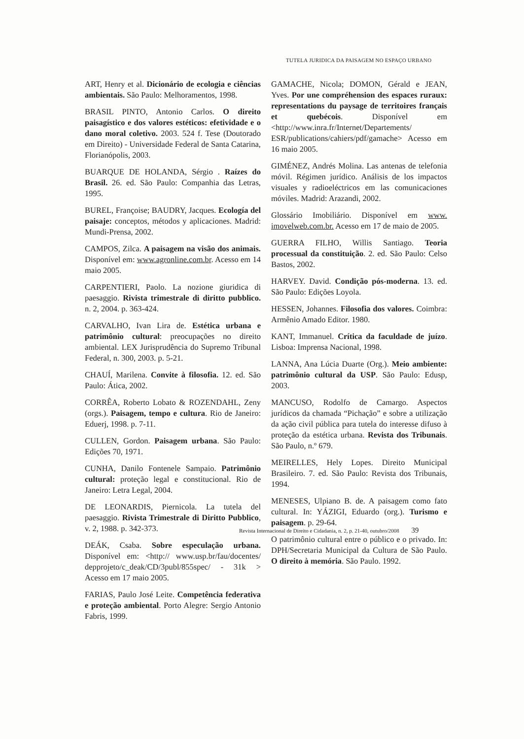TUTELA JURIDICA DA PAISAGEM NO ESPAÇO URBANO
ART, Henry et al. Dicionário de ecologia e ciências ambientais. São Paulo: Melhoramentos, 1998.
BRASIL PINTO, Antonio Carlos. O direito paisagístico e dos valores estéticos: efetividade e o dano moral coletivo. 2003. 524 f. Tese (Doutorado em Direito) - Universidade Federal de Santa Catarina, Florianópolis, 2003.
BUARQUE DE HOLANDA, Sérgio . Raízes do Brasil. 26. ed. São Paulo: Companhia das Letras, 1995.
BUREL, Françoise; BAUDRY, Jacques. Ecología del paisaje: conceptos, métodos y aplicaciones. Madrid: Mundi-Prensa, 2002.
CAMPOS, Zilca. A paisagem na visão dos animais. Disponível em: www.agronline.com.br. Acesso em 14 maio 2005.
CARPENTIERI, Paolo. La nozione giuridica di paesaggio. Rivista trimestrale di diritto pubblico. n. 2, 2004. p. 363-424.
CARVALHO, Ivan Lira de. Estética urbana e patrimônio cultural: preocupações no direito ambiental. LEX Jurisprudência do Supremo Tribunal Federal, n. 300, 2003. p. 5-21.
CHAUÍ, Marilena. Convite à filosofia. 12. ed. São Paulo: Ática, 2002.
CORRÊA, Roberto Lobato & ROZENDAHL, Zeny (orgs.). Paisagem, tempo e cultura. Rio de Janeiro: Eduerj, 1998. p. 7-11.
CULLEN, Gordon. Paisagem urbana. São Paulo: Edições 70, 1971.
CUNHA, Danilo Fontenele Sampaio. Patrimônio cultural: proteção legal e constitucional. Rio de Janeiro: Letra Legal, 2004.
DE LEONARDIS, Piernicola. La tutela del paesaggio. Rivista Trimestrale di Diritto Pubblico, v. 2, 1988. p. 342-373.
DEÁK, Csaba. Sobre especulação urbana. Disponível em: <http:// www.usp.br/fau/docentes/ depprojeto/c_deak/CD/3publ/855spec/ - 31k > Acesso em 17 maio 2005.
FARIAS, Paulo José Leite. Competência federativa e proteção ambiental. Porto Alegre: Sergio Antonio Fabris, 1999.
GAMACHE, Nicola; DOMON, Gérald e JEAN, Yves. Por une compréhension des espaces ruraux: representations du paysage de territoires français et quebécois. Disponível em <http://www.inra.fr/Internet/Departements/ ESR/publications/cahiers/pdf/gamache> Acesso em 16 maio 2005.
GIMÉNEZ, Andrés Molina. Las antenas de telefonia móvil. Régimen jurídico. Análisis de los impactos visuales y radioeléctricos em las comunicaciones móviles. Madrid: Arazandi, 2002.
Glossário Imobiliário. Disponível em www. imovelweb.com.br. Acesso em 17 de maio de 2005.
GUERRA FILHO, Willis Santiago. Teoria processual da constituição. 2. ed. São Paulo: Celso Bastos, 2002.
HARVEY. David. Condição pós-moderna. 13. ed. São Paulo: Edições Loyola.
HESSEN, Johannes. Filosofia dos valores. Coimbra: Armênio Amado Editor. 1980.
KANT, Immanuel. Crítica da faculdade de juízo. Lisboa: Imprensa Nacional, 1998.
LANNA, Ana Lúcia Duarte (Org.). Meio ambiente: patrimônio cultural da USP. São Paulo: Edusp, 2003.
MANCUSO, Rodolfo de Camargo. Aspectos jurídicos da chamada “Pichação” e sobre a utilização da ação civil pública para tutela do interesse difuso à proteção da estética urbana. Revista dos Tribunais. São Paulo, n.º 679.
MEIRELLES, Hely Lopes. Direito Municipal Brasileiro. 7. ed. São Paulo: Revista dos Tribunais, 1994.
MENESES, Ulpiano B. de. A paisagem como fato cultural. In: YÁZIGI, Eduardo (org.). Turismo e paisagem. p. 29-64.
O patrimônio cultural entre o público e o privado. In: DPH/Secretaria Municipal da Cultura de São Paulo. O direito à memória. São Paulo. 1992.
Revista Internacional de Direito e Cidadania, n. 2, p. 21-40, outubro/2008 39